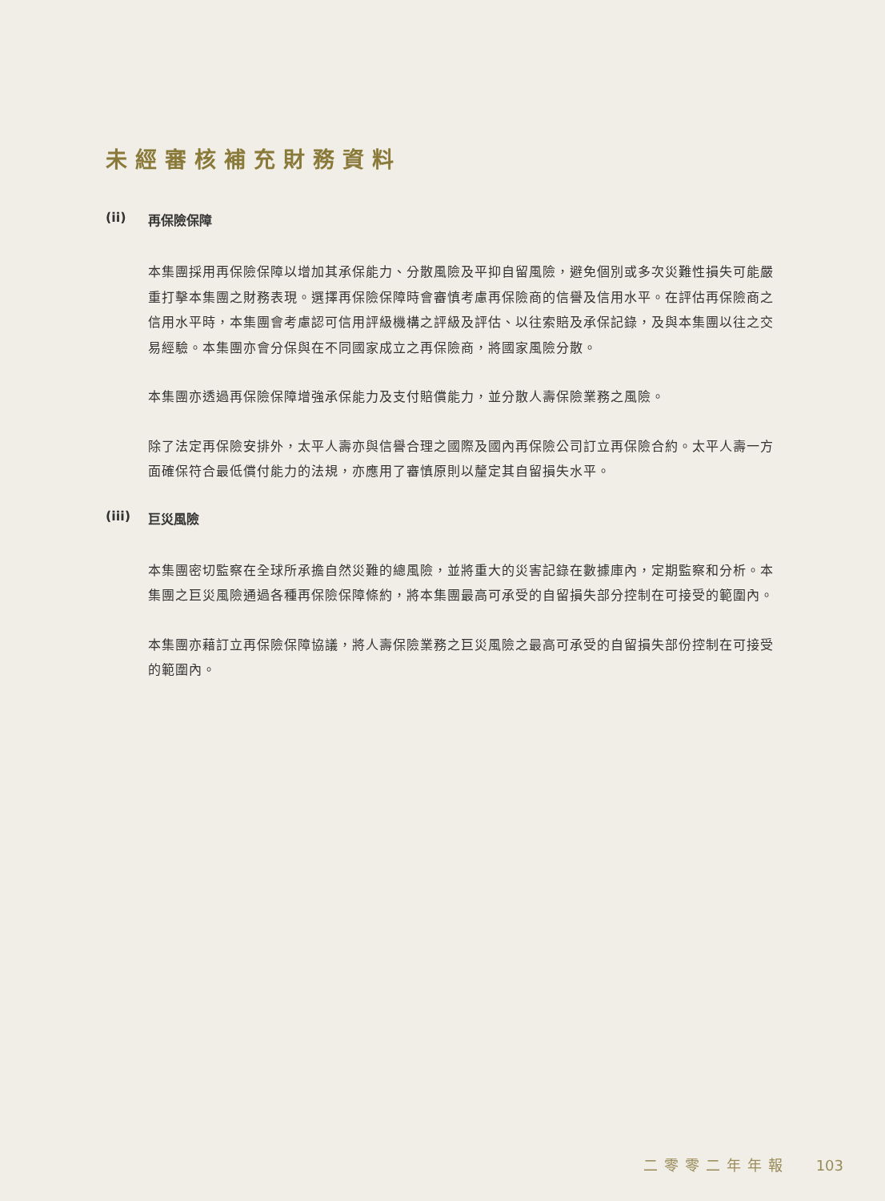未經審核補充財務資料
(ii) 再保險保障
本集團採用再保險保障以增加其承保能力、分散風險及平抑自留風險，避免個別或多次災難性損失可能嚴重打擊本集團之財務表現。選擇再保險保障時會審慎考慮再保險商的信譽及信用水平。在評估再保險商之信用水平時，本集團會考慮認可信用評級機構之評級及評估、以往索賠及承保記錄，及與本集團以往之交易經驗。本集團亦會分保與在不同國家成立之再保險商，將國家風險分散。
本集團亦透過再保險保障增強承保能力及支付賠償能力，並分散人壽保險業務之風險。
除了法定再保險安排外，太平人壽亦與信譽合理之國際及國內再保險公司訂立再保險合約。太平人壽一方面確保符合最低償付能力的法規，亦應用了審慎原則以釐定其自留損失水平。
(iii) 巨災風險
本集團密切監察在全球所承擔自然災難的總風險，並將重大的災害記錄在數據庫內，定期監察和分析。本集團之巨災風險通過各種再保險保障條約，將本集團最高可承受的自留損失部分控制在可接受的範圍內。
本集團亦藉訂立再保險保障協議，將人壽保險業務之巨災風險之最高可承受的自留損失部份控制在可接受的範圍內。
二零零二年年報 103